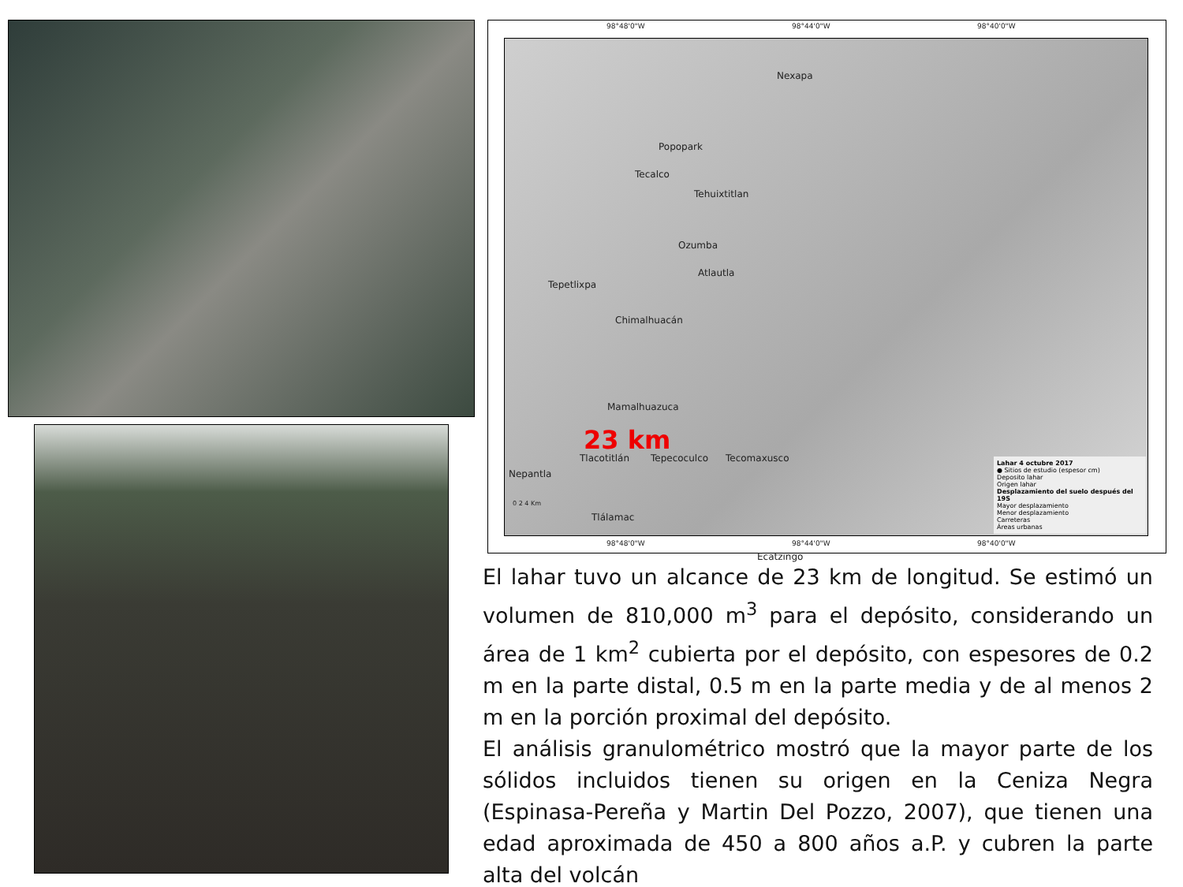98°48'0"W 98°44'0"W 98°40'0"W
Nexapa
Popopark
Tecalco
Tehuixtitlan
Ozumba
Atlautla
Tepetlixpa
Chimalhuacán
Mamalhuazuca
23 km
Tlacotitlán Tepecoculco Tecomaxusco
Nepantla
Tlálamac
Ecatzingo
0 2 4 Km
Lahar 4 octubre 2017
● Sitios de estudio (espesor cm)
Deposito lahar
Origen lahar
Desplazamiento del suelo después del 19S
Mayor desplazamiento
Menor desplazamiento
Carreteras
Áreas urbanas
98°48'0"W 98°44'0"W 98°40'0"W
El lahar tuvo un alcance de 23 km de longitud. Se estimó un volumen de 810,000 m<sup>3</sup> para el depósito, considerando un área de 1 km<sup>2</sup> cubierta por el depósito, con espesores de 0.2 m en la parte distal, 0.5 m en la parte media y de al menos 2 m en la porción proximal del depósito.
El análisis granulométrico mostró que la mayor parte de los sólidos incluidos tienen su origen en la Ceniza Negra (Espinasa-Pereña y Martin Del Pozzo, 2007), que tienen una edad aproximada de 450 a 800 años a.P. y cubren la parte alta del volcán